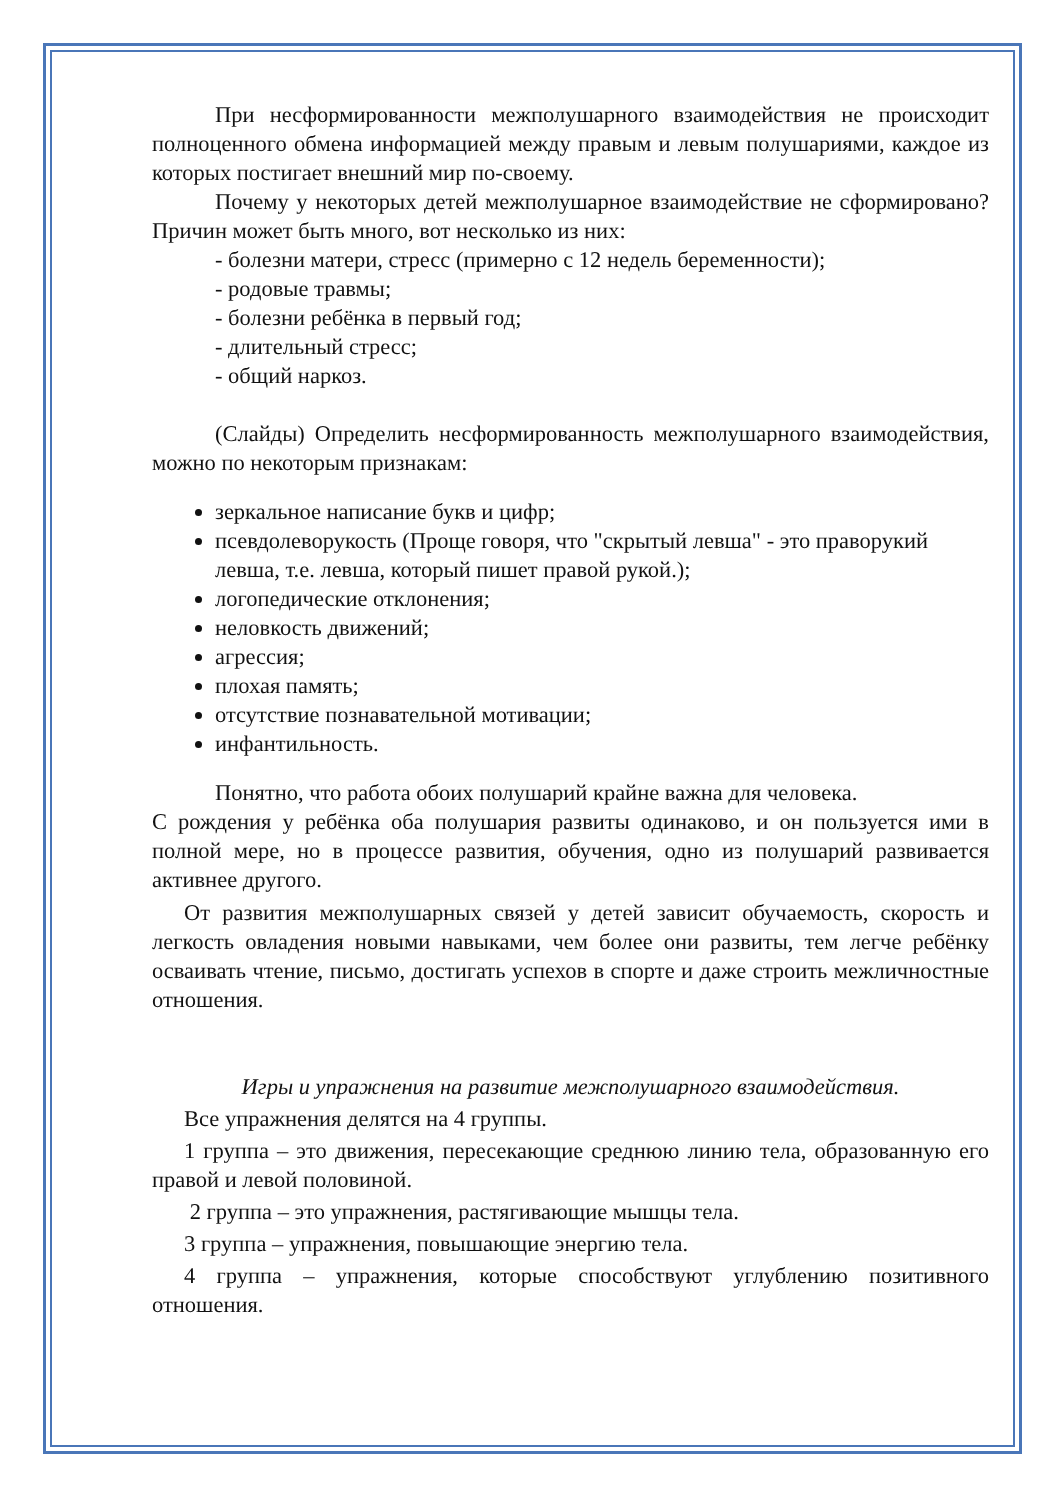При несформированности межполушарного взаимодействия не происходит полноценного обмена информацией между правым и левым полушариями, каждое из которых постигает внешний мир по-своему.
Почему у некоторых детей межполушарное взаимодействие не сформировано? Причин может быть много, вот несколько из них:
- болезни матери, стресс (примерно с 12 недель беременности);
- родовые травмы;
- болезни ребёнка в первый год;
- длительный стресс;
- общий наркоз.
(Слайды) Определить несформированность межполушарного взаимодействия, можно по некоторым признакам:
зеркальное написание букв и цифр;
псевдолеворукость (Проще говоря, что "скрытый левша" - это праворукий левша, т.е. левша, который пишет правой рукой.);
логопедические отклонения;
неловкость движений;
агрессия;
плохая память;
отсутствие познавательной мотивации;
инфантильность.
Понятно, что работа обоих полушарий крайне важна для человека.
С рождения у ребёнка оба полушария развиты одинаково, и он пользуется ими в полной мере, но в процессе развития, обучения, одно из полушарий развивается активнее другого.
От развития межполушарных связей у детей зависит обучаемость, скорость и легкость овладения новыми навыками, чем более они развиты, тем легче ребёнку осваивать чтение, письмо, достигать успехов в спорте и даже строить межличностные отношения.
Игры и упражнения на развитие межполушарного взаимодействия.
Все упражнения делятся на 4 группы.
1 группа – это движения, пересекающие среднюю линию тела, образованную его правой и левой половиной.
2 группа – это упражнения, растягивающие мышцы тела.
3 группа – упражнения, повышающие энергию тела.
4 группа – упражнения, которые способствуют углублению позитивного отношения.